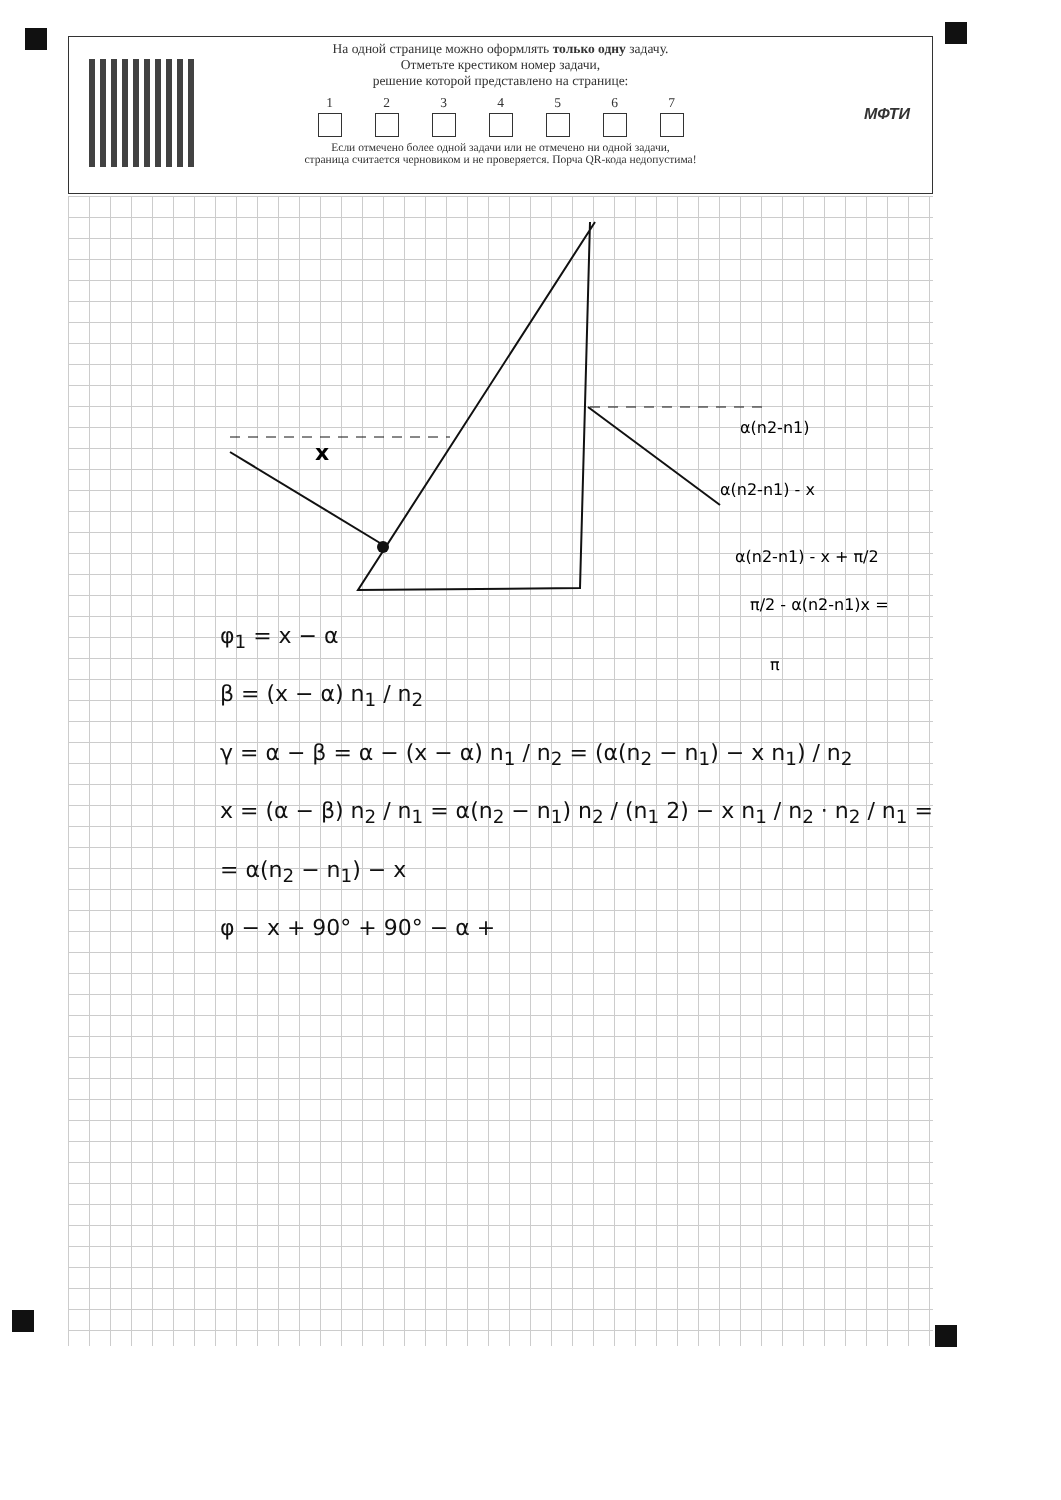На одной странице можно оформлять только одну задачу.
Отметьте крестиком номер задачи,
решение которой представлено на странице:
1 2 3 4 5 6 7
Если отмечено более одной задачи или не отмечено ни одной задачи,
страница считается черновиком и не проверяется. Порча QR-кода недопустима!
МФТИ
α(n2-n1)
α(n2-n1) - x
α(n2-n1) - x + π/2
π/2 - α(n2-n1)x =
π
x
φ<sub>1</sub> = x − α
β = (x − α) n<sub>1</sub> / n<sub>2</sub>
γ = α − β = α − (x − α) n<sub>1</sub> / n<sub>2</sub> = (α(n<sub>2</sub> − n<sub>1</sub>) − x n<sub>1</sub>) / n<sub>2</sub>
x = (α − β) n<sub>2</sub> / n<sub>1</sub> = α(n<sub>2</sub> − n<sub>1</sub>) n<sub>2</sub> / (n<sub>1</sub> 2) − x n<sub>1</sub> / n<sub>2</sub> · n<sub>2</sub> / n<sub>1</sub> =
= α(n<sub>2</sub> − n<sub>1</sub>) − x
φ − x + 90° + 90° − α +